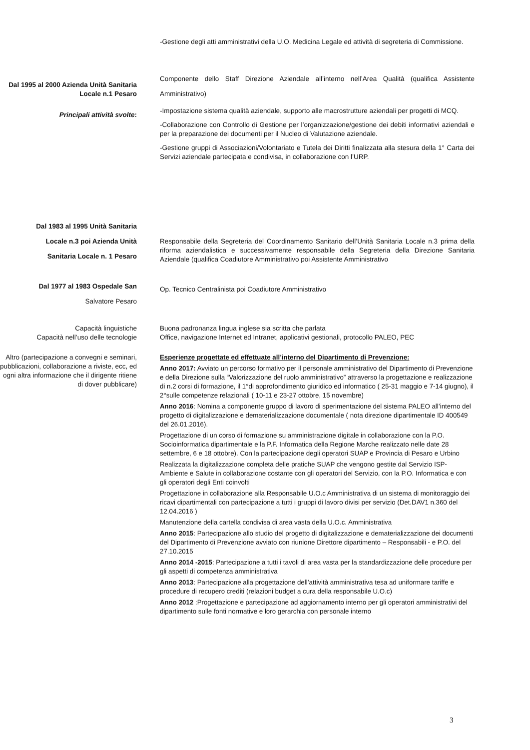-Gestione degli atti amministrativi della U.O. Medicina Legale ed attività di segreteria di Commissione.
Dal 1995 al 2000 Azienda Unità Sanitaria Locale n.1 Pesaro
Principali attività svolte:
Componente dello Staff Direzione Aziendale all’interno nell’Area Qualità (qualifica Assistente Amministrativo)
-Impostazione sistema qualità aziendale, supporto alle macrostrutture aziendali per progetti di MCQ.
-Collaborazione con Controllo di Gestione per l’organizzazione/gestione dei debiti informativi aziendali e per la preparazione dei documenti per il Nucleo di Valutazione aziendale.
-Gestione gruppi di Associazioni/Volontariato e Tutela dei Diritti finalizzata alla stesura della 1° Carta dei Servizi aziendale partecipata e condivisa, in collaborazione con l’URP.
Dal 1983 al 1995 Unità Sanitaria
Locale n.3 poi Azienda Unità
Sanitaria Locale n. 1 Pesaro
Responsabile della Segreteria del Coordinamento Sanitario dell’Unità Sanitaria Locale n.3 prima della riforma aziendalistica e successivamente responsabile della Segreteria della Direzione Sanitaria Aziendale (qualifica Coadiutore Amministrativo poi Assistente Amministrativo
Dal 1977 al 1983 Ospedale San
Salvatore Pesaro
Op. Tecnico Centralinista poi Coadiutore Amministrativo
Capacità linguistiche
Capacità nell’uso delle tecnologie
Buona padronanza lingua inglese sia scritta che parlata
Office, navigazione Internet ed Intranet, applicativi gestionali, protocollo PALEO, PEC
Altro (partecipazione a convegni e seminari, pubblicazioni, collaborazione a riviste, ecc, ed ogni altra informazione che il dirigente ritiene di dover pubblicare)
Esperienze progettate ed effettuate all’interno del Dipartimento di Prevenzione:
Anno 2017: Avviato un percorso formativo per il personale amministrativo del Dipartimento di Prevenzione e della Direzione sulla “Valorizzazione del ruolo amministrativo” attraverso la progettazione e realizzazione di n.2 corsi di formazione, il 1°di approfondimento giuridico ed informatico ( 25-31 maggio e 7-14 giugno), il 2°sulle competenze relazionali ( 10-11 e 23-27 ottobre, 15 novembre)
Anno 2016: Nomina a componente gruppo di lavoro di sperimentazione del sistema PALEO all’interno del progetto di digitalizzazione e dematerializzazione documentale ( nota direzione dipartimentale ID 400549 del 26.01.2016).
Progettazione di un corso di formazione su amministrazione digitale in collaborazione con la P.O. Socioinformatica dipartimentale e la P.F. Informatica della Regione Marche realizzato nelle date 28 settembre, 6 e 18 ottobre). Con la partecipazione degli operatori SUAP e Provincia di Pesaro e Urbino
Realizzata la digitalizzazione completa delle pratiche SUAP che vengono gestite dal Servizio ISP- Ambiente e Salute in collaborazione costante con gli operatori del Servizio, con la P.O. Informatica e con gli operatori degli Enti coinvolti
Progettazione in collaborazione alla Responsabile U.O.c Amministrativa di un sistema di monitoraggio dei ricavi dipartimentali con partecipazione a tutti i gruppi di lavoro divisi per servizio (Det.DAV1 n.360 del 12.04.2016 )
Manutenzione della cartella condivisa di area vasta della U.O.c. Amministrativa
Anno 2015: Partecipazione allo studio del progetto di digitalizzazione e dematerializzazione dei documenti del Dipartimento di Prevenzione avviato con riunione Direttore dipartimento – Responsabili - e P.O. del 27.10.2015
Anno 2014 -2015: Partecipazione a tutti i tavoli di area vasta per la standardizzazione delle procedure per gli aspetti di competenza amministrativa
Anno 2013: Partecipazione alla progettazione dell’attività amministrativa tesa ad uniformare tariffe e procedure di recupero crediti (relazioni budget a cura della responsabile U.O.c)
Anno 2012 :Progettazione e partecipazione ad aggiornamento interno per gli operatori amministrativi del dipartimento sulle fonti normative e loro gerarchia con personale interno
3